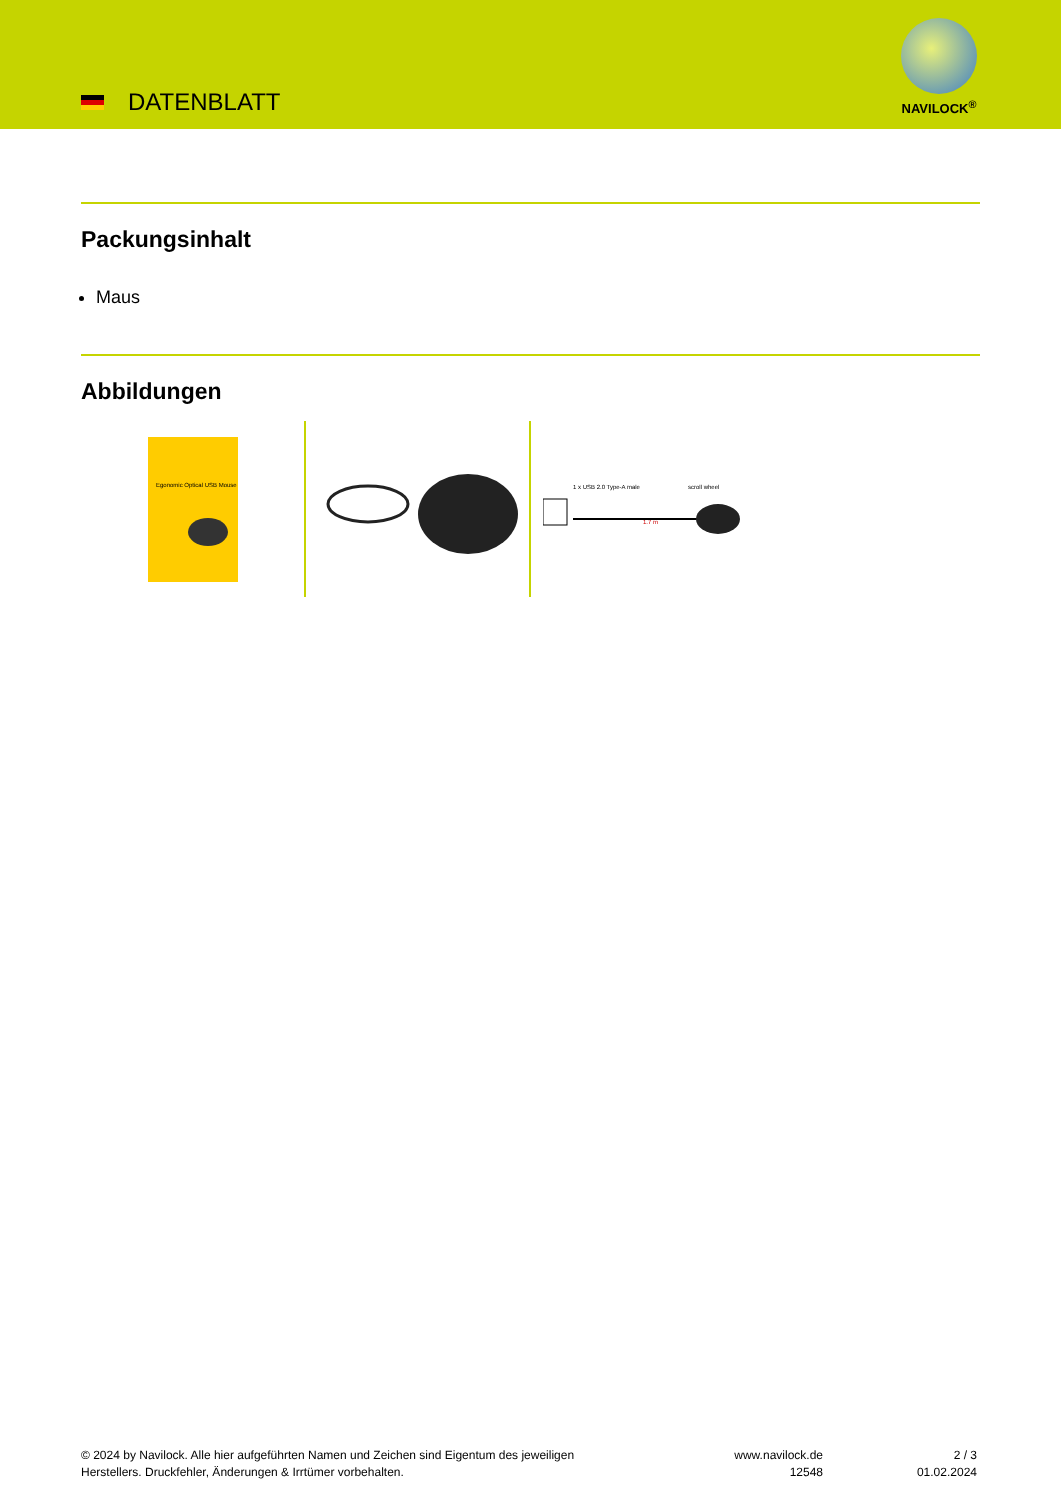DATENBLATT
NAVILOCK<sup>®</sup>
Packungsinhalt
Maus
Abbildungen
Egonomic Optical USB Mouse
1 x USB 2.0 Type-A male
scroll wheel
1.7 m
© 2024 by Navilock. Alle hier aufgeführten Namen und Zeichen sind Eigentum des jeweiligen
Herstellers. Druckfehler, Änderungen & Irrtümer vorbehalten.
www.navilock.de
12548
2 / 3
01.02.2024